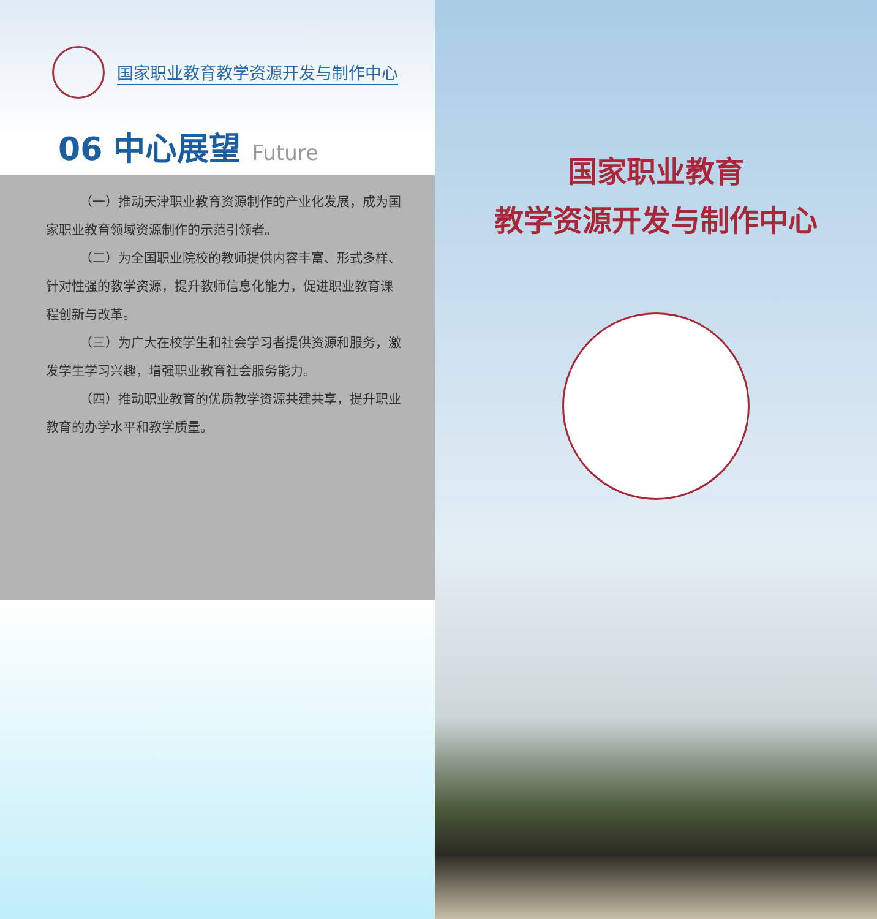国家职业教育教学资源开发与制作中心
06 中心展望 Future
（一）推动天津职业教育资源制作的产业化发展，成为国家职业教育领域资源制作的示范引领者。
（二）为全国职业院校的教师提供内容丰富、形式多样、针对性强的教学资源，提升教师信息化能力，促进职业教育课程创新与改革。
（三）为广大在校学生和社会学习者提供资源和服务，激发学生学习兴趣，增强职业教育社会服务能力。
（四）推动职业教育的优质教学资源共建共享，提升职业教育的办学水平和教学质量。
国家职业教育
教学资源开发与制作中心